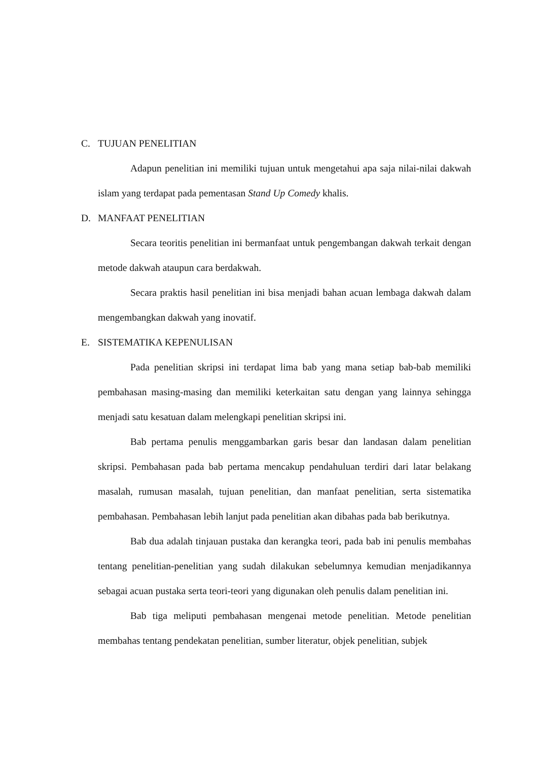C. TUJUAN PENELITIAN
Adapun penelitian ini memiliki tujuan untuk mengetahui apa saja nilai-nilai dakwah islam yang terdapat pada pementasan Stand Up Comedy khalis.
D. MANFAAT PENELITIAN
Secara teoritis penelitian ini bermanfaat untuk pengembangan dakwah terkait dengan metode dakwah ataupun cara berdakwah.
Secara praktis hasil penelitian ini bisa menjadi bahan acuan lembaga dakwah dalam mengembangkan dakwah yang inovatif.
E. SISTEMATIKA KEPENULISAN
Pada penelitian skripsi ini terdapat lima bab yang mana setiap bab-bab memiliki pembahasan masing-masing dan memiliki keterkaitan satu dengan yang lainnya sehingga menjadi satu kesatuan dalam melengkapi penelitian skripsi ini.
Bab pertama penulis menggambarkan garis besar dan landasan dalam penelitian skripsi. Pembahasan pada bab pertama mencakup pendahuluan terdiri dari latar belakang masalah, rumusan masalah, tujuan penelitian, dan manfaat penelitian, serta sistematika pembahasan. Pembahasan lebih lanjut pada penelitian akan dibahas pada bab berikutnya.
Bab dua adalah tinjauan pustaka dan kerangka teori, pada bab ini penulis membahas tentang penelitian-penelitian yang sudah dilakukan sebelumnya kemudian menjadikannya sebagai acuan pustaka serta teori-teori yang digunakan oleh penulis dalam penelitian ini.
Bab tiga meliputi pembahasan mengenai metode penelitian. Metode penelitian membahas tentang pendekatan penelitian, sumber literatur, objek penelitian, subjek